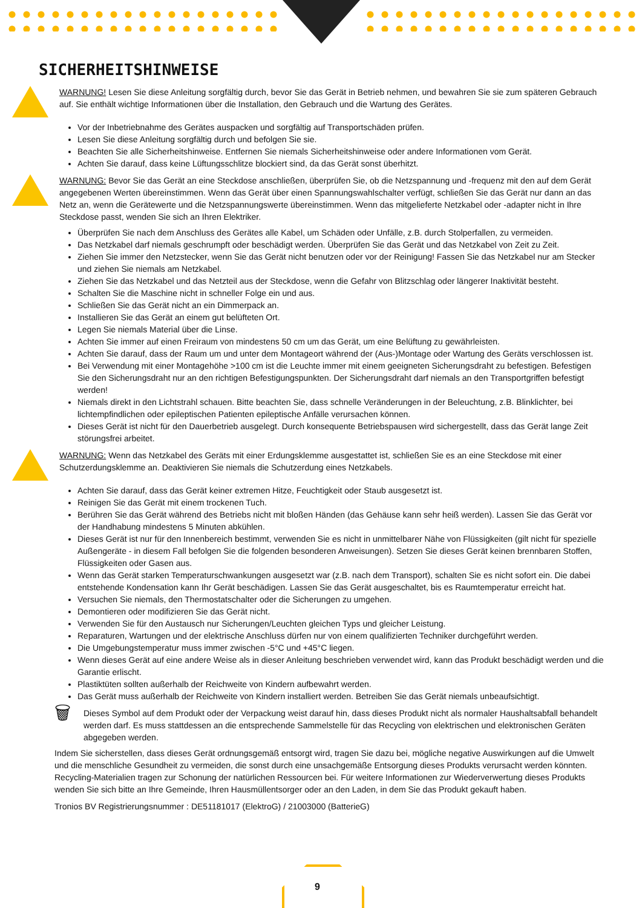SICHERHEITSHINWEISE
WARNUNG! Lesen Sie diese Anleitung sorgfältig durch, bevor Sie das Gerät in Betrieb nehmen, und bewahren Sie sie zum späteren Gebrauch auf. Sie enthält wichtige Informationen über die Installation, den Gebrauch und die Wartung des Gerätes.
Vor der Inbetriebnahme des Gerätes auspacken und sorgfältig auf Transportschäden prüfen.
Lesen Sie diese Anleitung sorgfältig durch und befolgen Sie sie.
Beachten Sie alle Sicherheitshinweise. Entfernen Sie niemals Sicherheitshinweise oder andere Informationen vom Gerät.
Achten Sie darauf, dass keine Lüftungsschlitze blockiert sind, da das Gerät sonst überhitzt.
WARNUNG: Bevor Sie das Gerät an eine Steckdose anschließen, überprüfen Sie, ob die Netzspannung und -frequenz mit den auf dem Gerät angegebenen Werten übereinstimmen. Wenn das Gerät über einen Spannungswahlschalter verfügt, schließen Sie das Gerät nur dann an das Netz an, wenn die Gerätewerte und die Netzspannungswerte übereinstimmen. Wenn das mitgelieferte Netzkabel oder -adapter nicht in Ihre Steckdose passt, wenden Sie sich an Ihren Elektriker.
Überprüfen Sie nach dem Anschluss des Gerätes alle Kabel, um Schäden oder Unfälle, z.B. durch Stolperfallen, zu vermeiden.
Das Netzkabel darf niemals geschrumpft oder beschädigt werden. Überprüfen Sie das Gerät und das Netzkabel von Zeit zu Zeit.
Ziehen Sie immer den Netzstecker, wenn Sie das Gerät nicht benutzen oder vor der Reinigung! Fassen Sie das Netzkabel nur am Stecker und ziehen Sie niemals am Netzkabel.
Ziehen Sie das Netzkabel und das Netzteil aus der Steckdose, wenn die Gefahr von Blitzschlag oder längerer Inaktivität besteht.
Schalten Sie die Maschine nicht in schneller Folge ein und aus.
Schließen Sie das Gerät nicht an ein Dimmerpack an.
Installieren Sie das Gerät an einem gut belüfteten Ort.
Legen Sie niemals Material über die Linse.
Achten Sie immer auf einen Freiraum von mindestens 50 cm um das Gerät, um eine Belüftung zu gewährleisten.
Achten Sie darauf, dass der Raum um und unter dem Montageort während der (Aus-)Montage oder Wartung des Geräts verschlossen ist.
Bei Verwendung mit einer Montagehöhe >100 cm ist die Leuchte immer mit einem geeigneten Sicherungsdraht zu befestigen. Befestigen Sie den Sicherungsdraht nur an den richtigen Befestigungspunkten. Der Sicherungsdraht darf niemals an den Transportgriffen befestigt werden!
Niemals direkt in den Lichtstrahl schauen. Bitte beachten Sie, dass schnelle Veränderungen in der Beleuchtung, z.B. Blinklichter, bei lichtempfindlichen oder epileptischen Patienten epileptische Anfälle verursachen können.
Dieses Gerät ist nicht für den Dauerbetrieb ausgelegt. Durch konsequente Betriebspausen wird sichergestellt, dass das Gerät lange Zeit störungsfrei arbeitet.
WARNUNG: Wenn das Netzkabel des Geräts mit einer Erdungsklemme ausgestattet ist, schließen Sie es an eine Steckdose mit einer Schutzerdungsklemme an. Deaktivieren Sie niemals die Schutzerdung eines Netzkabels.
Achten Sie darauf, dass das Gerät keiner extremen Hitze, Feuchtigkeit oder Staub ausgesetzt ist.
Reinigen Sie das Gerät mit einem trockenen Tuch.
Berühren Sie das Gerät während des Betriebs nicht mit bloßen Händen (das Gehäuse kann sehr heiß werden). Lassen Sie das Gerät vor der Handhabung mindestens 5 Minuten abkühlen.
Dieses Gerät ist nur für den Innenbereich bestimmt, verwenden Sie es nicht in unmittelbarer Nähe von Flüssigkeiten (gilt nicht für spezielle Außengeräte - in diesem Fall befolgen Sie die folgenden besonderen Anweisungen). Setzen Sie dieses Gerät keinen brennbaren Stoffen, Flüssigkeiten oder Gasen aus.
Wenn das Gerät starken Temperaturschwankungen ausgesetzt war (z.B. nach dem Transport), schalten Sie es nicht sofort ein. Die dabei entstehende Kondensation kann Ihr Gerät beschädigen. Lassen Sie das Gerät ausgeschaltet, bis es Raumtemperatur erreicht hat.
Versuchen Sie niemals, den Thermostatschalter oder die Sicherungen zu umgehen.
Demontieren oder modifizieren Sie das Gerät nicht.
Verwenden Sie für den Austausch nur Sicherungen/Leuchten gleichen Typs und gleicher Leistung.
Reparaturen, Wartungen und der elektrische Anschluss dürfen nur von einem qualifizierten Techniker durchgeführt werden.
Die Umgebungstemperatur muss immer zwischen -5°C und +45°C liegen.
Wenn dieses Gerät auf eine andere Weise als in dieser Anleitung beschrieben verwendet wird, kann das Produkt beschädigt werden und die Garantie erlischt.
Plastiktüten sollten außerhalb der Reichweite von Kindern aufbewahrt werden.
Das Gerät muss außerhalb der Reichweite von Kindern installiert werden. Betreiben Sie das Gerät niemals unbeaufsichtigt.
🗑
Dieses Symbol auf dem Produkt oder der Verpackung weist darauf hin, dass dieses Produkt nicht als normaler Haushaltsabfall behandelt werden darf. Es muss stattdessen an die entsprechende Sammelstelle für das Recycling von elektrischen und elektronischen Geräten abgegeben werden.
Indem Sie sicherstellen, dass dieses Gerät ordnungsgemäß entsorgt wird, tragen Sie dazu bei, mögliche negative Auswirkungen auf die Umwelt und die menschliche Gesundheit zu vermeiden, die sonst durch eine unsachgemäße Entsorgung dieses Produkts verursacht werden könnten. Recycling-Materialien tragen zur Schonung der natürlichen Ressourcen bei. Für weitere Informationen zur Wiederverwertung dieses Produkts wenden Sie sich bitte an Ihre Gemeinde, Ihren Hausmüllentsorger oder an den Laden, in dem Sie das Produkt gekauft haben.
Tronios BV Registrierungsnummer : DE51181017 (ElektroG) / 21003000 (BatterieG)
9